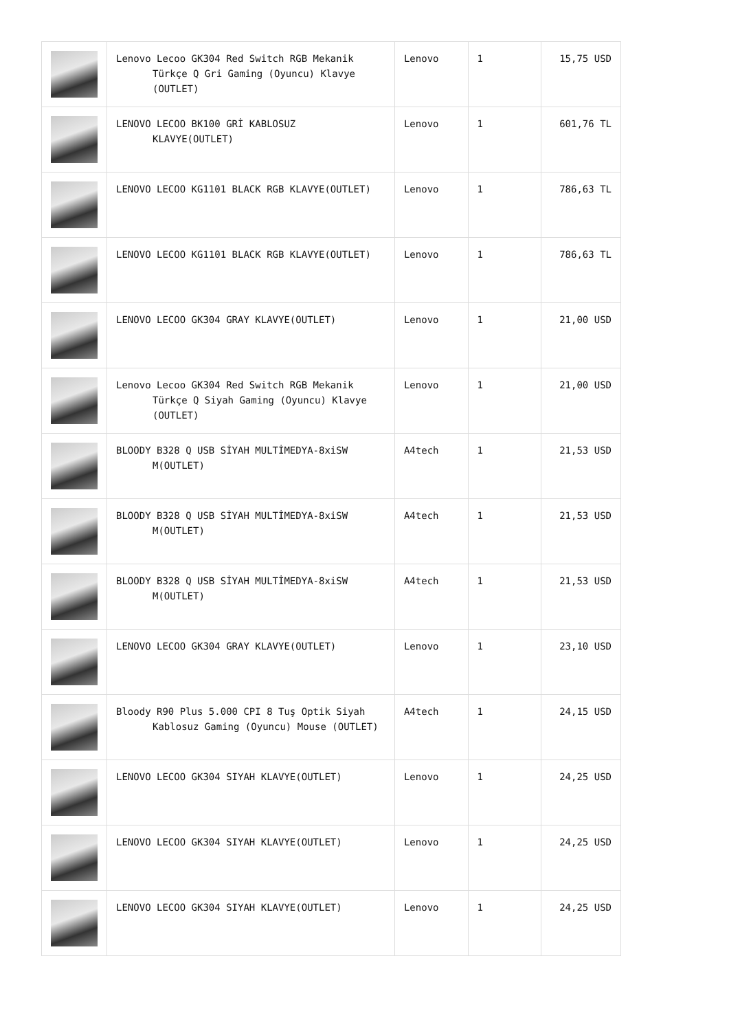| | Lenovo Lecoo GK304 Red Switch RGB Mekanik Türkçe Q Gri Gaming (Oyuncu) Klavye (OUTLET) | Lenovo | 1 | 15,75 USD |
| | LENOVO LECOO BK100 GRİ KABLOSUZ KLAVYE(OUTLET) | Lenovo | 1 | 601,76 TL |
| | LENOVO LECOO KG1101 BLACK RGB KLAVYE(OUTLET) | Lenovo | 1 | 786,63 TL |
| | LENOVO LECOO KG1101 BLACK RGB KLAVYE(OUTLET) | Lenovo | 1 | 786,63 TL |
| | LENOVO LECOO GK304 GRAY KLAVYE(OUTLET) | Lenovo | 1 | 21,00 USD |
| | Lenovo Lecoo GK304 Red Switch RGB Mekanik Türkçe Q Siyah Gaming (Oyuncu) Klavye (OUTLET) | Lenovo | 1 | 21,00 USD |
| | BLOODY B328 Q USB SİYAH MULTİMEDYA-8xiSW M(OUTLET) | A4tech | 1 | 21,53 USD |
| | BLOODY B328 Q USB SİYAH MULTİMEDYA-8xiSW M(OUTLET) | A4tech | 1 | 21,53 USD |
| | BLOODY B328 Q USB SİYAH MULTİMEDYA-8xiSW M(OUTLET) | A4tech | 1 | 21,53 USD |
| | LENOVO LECOO GK304 GRAY KLAVYE(OUTLET) | Lenovo | 1 | 23,10 USD |
| | Bloody R90 Plus 5.000 CPI 8 Tuş Optik Siyah Kablosuz Gaming (Oyuncu) Mouse (OUTLET) | A4tech | 1 | 24,15 USD |
| | LENOVO LECOO GK304 SIYAH KLAVYE(OUTLET) | Lenovo | 1 | 24,25 USD |
| | LENOVO LECOO GK304 SIYAH KLAVYE(OUTLET) | Lenovo | 1 | 24,25 USD |
| | LENOVO LECOO GK304 SIYAH KLAVYE(OUTLET) | Lenovo | 1 | 24,25 USD |